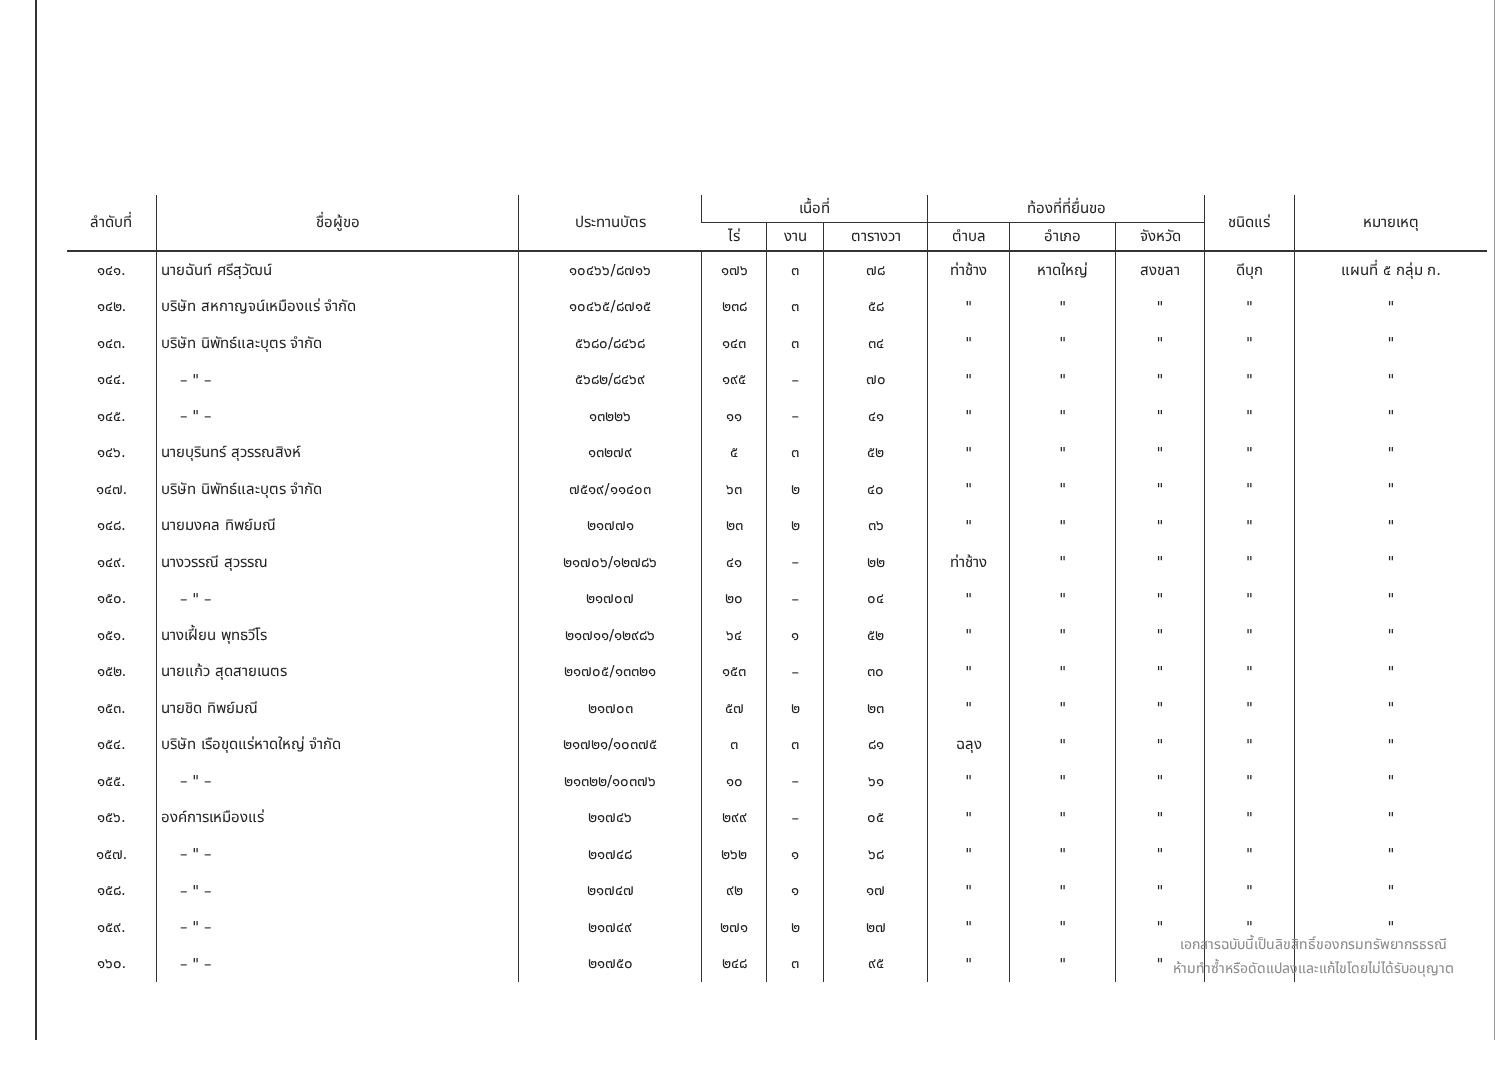| ลำดับที่ | ชื่อผู้ขอ | ประทานบัตร | เนื้อที่ | | | ท้องที่ที่ยื่นขอ | | | ชนิดแร่ | หมายเหตุ |
| --- | --- | --- | --- | --- | --- | --- | --- | --- | --- | --- |
| | | | ไร่ | งาน | ตารางวา | ตำบล | อำเภอ | จังหวัด | | |
| ๑๔๑. | นายฉันท์ ศรีสุวัฒน์ | ๑๐๔๖๖/๘๗๑๖ | ๑๗๖ | ๓ | ๗๘ | ท่าช้าง | หาดใหญ่ | สงขลา | ดีบุก | แผนที่ ๕ กลุ่ม ก. |
| ๑๔๒. | บริษัท สหกาญจน์เหมืองแร่ จำกัด | ๑๐๔๖๕/๘๗๑๕ | ๒๓๘ | ๓ | ๕๘ | " | " | " | " | " |
| ๑๔๓. | บริษัท นิพัทธ์และบุตร จำกัด | ๕๖๘๐/๘๔๖๘ | ๑๔๓ | ๓ | ๓๔ | " | " | " | " | " |
| ๑๔๔. | – " – | ๕๖๘๒/๘๔๖๙ | ๑๙๕ | – | ๗๐ | " | " | " | " | " |
| ๑๔๕. | – " – | ๑๓๒๒๖ | ๑๑ | – | ๔๑ | " | " | " | " | " |
| ๑๔๖. | นายบุรินทร์ สุวรรณสิงห์ | ๑๓๒๗๙ | ๕ | ๓ | ๕๒ | " | " | " | " | " |
| ๑๔๗. | บริษัท นิพัทธ์และบุตร จำกัด | ๗๕๑๙/๑๑๔๐๓ | ๖๓ | ๒ | ๔๐ | " | " | " | " | " |
| ๑๔๘. | นายมงคล ทิพย์มณี | ๒๑๗๗๑ | ๒๓ | ๒ | ๓๖ | " | " | " | " | " |
| ๑๔๙. | นางวรรณี สุวรรณ | ๒๑๗๐๖/๑๒๗๘๖ | ๔๑ | – | ๒๒ | ท่าช้าง | " | " | " | " |
| ๑๕๐. | – " – | ๒๑๗๐๗ | ๒๐ | – | ๐๔ | " | " | " | " | " |
| ๑๕๑. | นางเฝี้ยน พุทธวีโร | ๒๑๗๑๑/๑๒๙๘๖ | ๖๔ | ๑ | ๕๒ | " | " | " | " | " |
| ๑๕๒. | นายแก้ว สุดสายเนตร | ๒๑๗๐๕/๑๓๓๒๑ | ๑๕๓ | – | ๓๐ | " | " | " | " | " |
| ๑๕๓. | นายชิด ทิพย์มณี | ๒๑๗๐๓ | ๕๗ | ๒ | ๒๓ | " | " | " | " | " |
| ๑๕๔. | บริษัท เรือขุดแร่หาดใหญ่ จำกัด | ๒๑๗๒๑/๑๐๓๗๕ | ๓ | ๓ | ๘๑ | ฉลุง | " | " | " | " |
| ๑๕๕. | – " – | ๒๑๓๒๒/๑๐๓๗๖ | ๑๐ | – | ๖๑ | " | " | " | " | " |
| ๑๕๖. | องค์การเหมืองแร่ | ๒๑๗๔๖ | ๒๙๙ | – | ๐๕ | " | " | " | " | " |
| ๑๕๗. | – " – | ๒๑๗๔๘ | ๒๖๒ | ๑ | ๖๘ | " | " | " | " | " |
| ๑๕๘. | – " – | ๒๑๗๔๗ | ๙๒ | ๑ | ๑๗ | " | " | " | " | " |
| ๑๕๙. | – " – | ๒๑๗๔๙ | ๒๗๑ | ๒ | ๒๗ | " | " | " | " | " |
| ๑๖๐. | – " – | ๒๑๗๕๐ | ๒๔๘ | ๓ | ๙๕ | " | " | " | | |
เอกสารฉบับนี้เป็นลิขสิทธิ์ของกรมทรัพยากรธรณี
ห้ามทำซ้ำหรือดัดแปลงและแก้ไขโดยไม่ได้รับอนุญาต